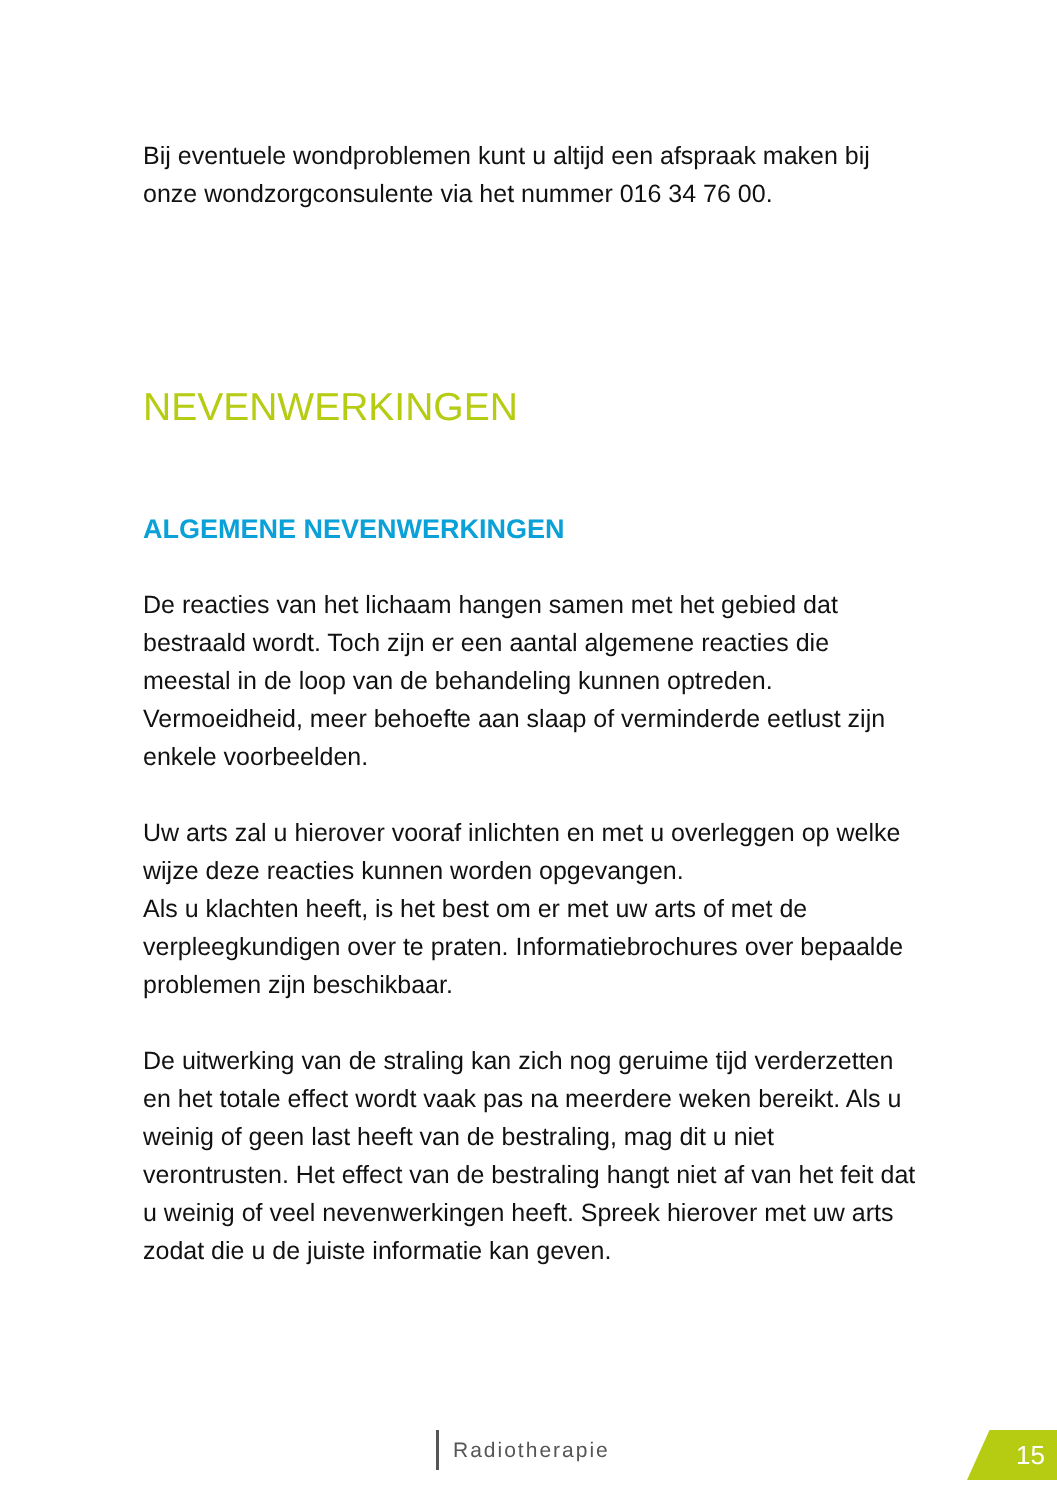Bij eventuele wondproblemen kunt u altijd een afspraak maken bij onze wondzorgconsulente via het nummer 016 34 76 00.
NEVENWERKINGEN
ALGEMENE NEVENWERKINGEN
De reacties van het lichaam hangen samen met het gebied dat bestraald wordt. Toch zijn er een aantal algemene reacties die meestal in de loop van de behandeling kunnen optreden. Vermoeidheid, meer behoefte aan slaap of verminderde eetlust zijn enkele voorbeelden.
Uw arts zal u hierover vooraf inlichten en met u overleggen op welke wijze deze reacties kunnen worden opgevangen.
Als u klachten heeft, is het best om er met uw arts of met de verpleegkundigen over te praten. Informatiebrochures over bepaalde problemen zijn beschikbaar.
De uitwerking van de straling kan zich nog geruime tijd verderzetten en het totale effect wordt vaak pas na meerdere weken bereikt. Als u weinig of geen last heeft van de bestraling, mag dit u niet verontrusten. Het effect van de bestraling hangt niet af van het feit dat u weinig of veel nevenwerkingen heeft. Spreek hierover met uw arts zodat die u de juiste informatie kan geven.
Radiotherapie 15